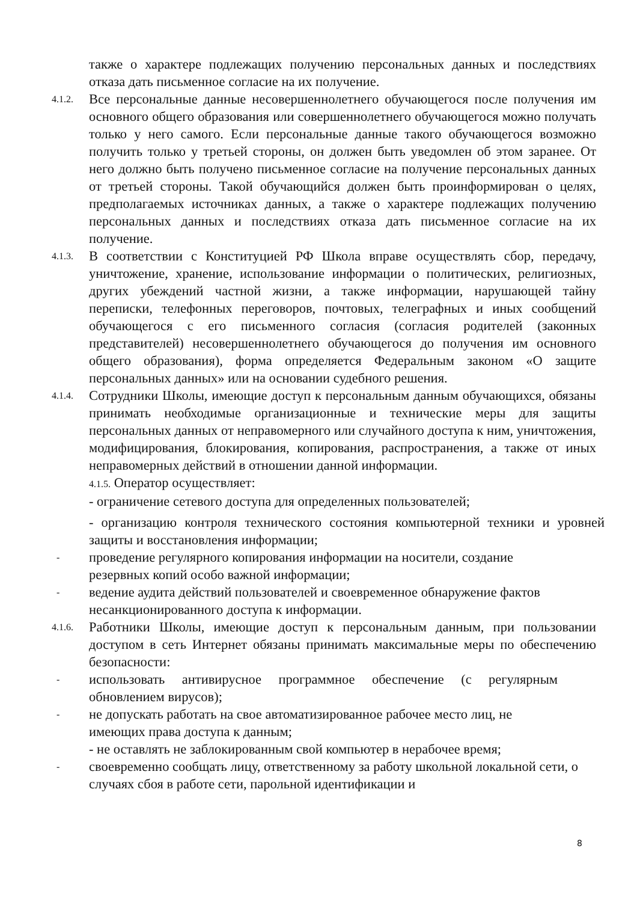также о характере подлежащих получению персональных данных и последствиях отказа дать письменное согласие на их получение.
4.1.2.
Все персональные данные несовершеннолетнего обучающегося после получения им основного общего образования или совершеннолетнего обучающегося можно получать только у него самого. Если персональные данные такого обучающегося возможно получить только у третьей стороны, он должен быть уведомлен об этом заранее. От него должно быть получено письменное согласие на получение персональных данных от третьей стороны. Такой обучающийся должен быть проинформирован о целях, предполагаемых источниках данных, а также о характере подлежащих получению персональных данных и последствиях отказа дать письменное согласие на их получение.
4.1.3.
В соответствии с Конституцией РФ Школа вправе осуществлять сбор, передачу, уничтожение, хранение, использование информации о политических, религиозных, других убеждений частной жизни, а также информации, нарушающей тайну переписки, телефонных переговоров, почтовых, телеграфных и иных сообщений обучающегося с его письменного согласия (согласия родителей (законных представителей) несовершеннолетнего обучающегося до получения им основного общего образования), форма определяется Федеральным законом «О защите персональных данных» или на основании судебного решения.
4.1.4.
Сотрудники Школы, имеющие доступ к персональным данным обучающихся, обязаны принимать необходимые организационные и технические меры для защиты персональных данных от неправомерного или случайного доступа к ним, уничтожения, модифицирования, блокирования, копирования, распространения, а также от иных неправомерных действий в отношении данной информации.
4.1.5. Оператор осуществляет:
- ограничение сетевого доступа для определенных пользователей;
- организацию контроля технического состояния компьютерной техники и уровней защиты и восстановления информации;
-
проведение регулярного копирования информации на носители, создание резервных копий особо важной информации;
-
ведение аудита действий пользователей и своевременное обнаружение фактов несанкционированного доступа к информации.
4.1.6.
Работники Школы, имеющие доступ к персональным данным, при пользовании доступом в сеть Интернет обязаны принимать максимальные меры по обеспечению безопасности:
-
использовать антивирусное программное обеспечение (с регулярным обновлением вирусов);
-
не допускать работать на свое автоматизированное рабочее место лиц, не имеющих права доступа к данным;
- не оставлять не заблокированным свой компьютер в нерабочее время;
-
своевременно сообщать лицу, ответственному за работу школьной локальной сети, о случаях сбоя в работе сети, парольной идентификации и
8